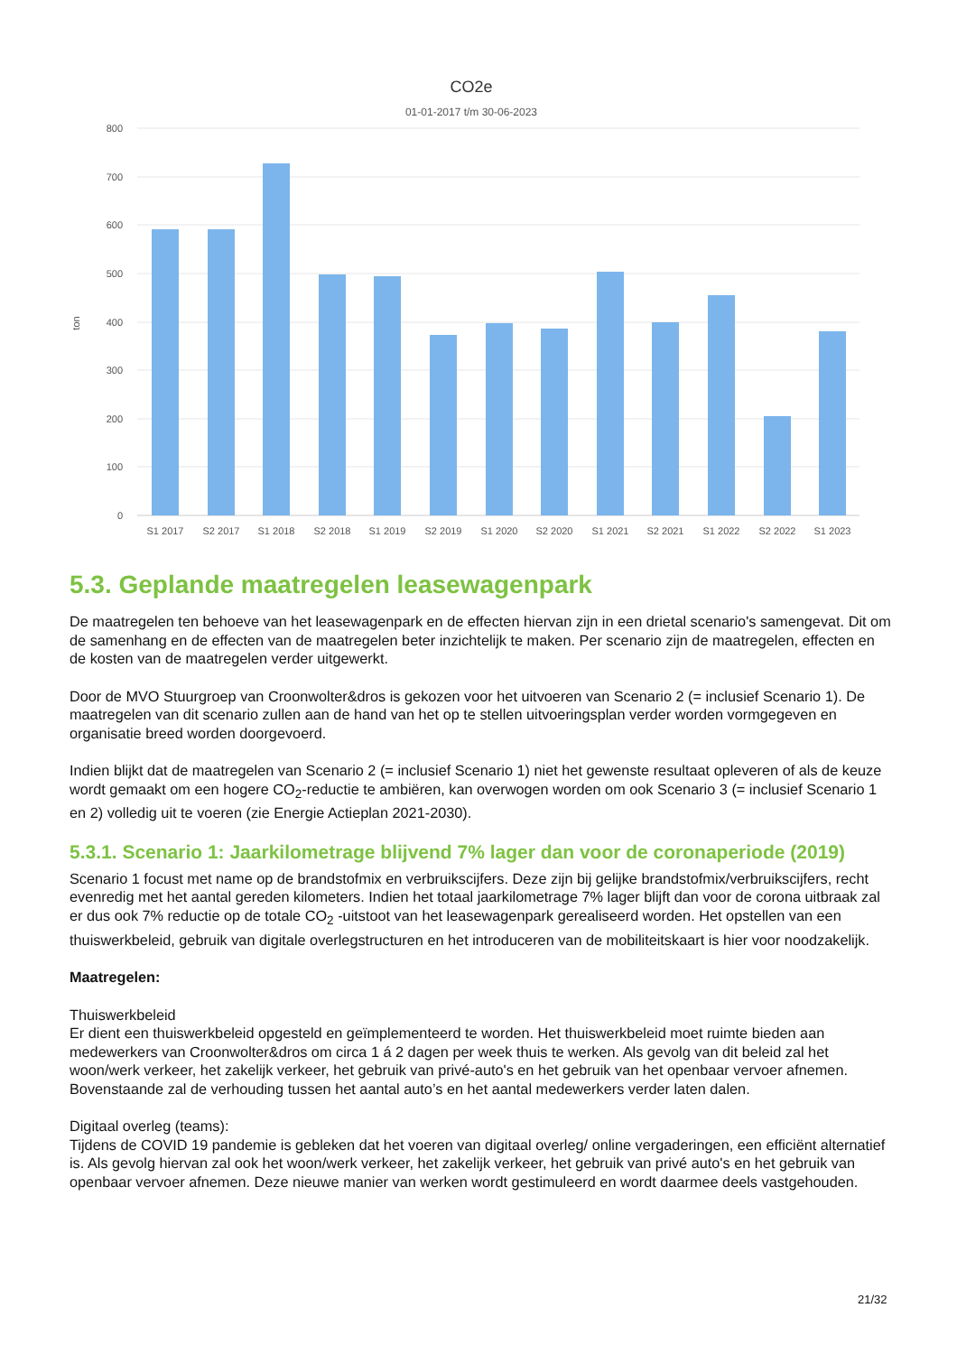CO2e
01-01-2017 t/m 30-06-2023
800
700
600
500
400
300
200
100
0
ton
S1 2017
S2 2017
S1 2018
S2 2018
S1 2019
S2 2019
S1 2020
S2 2020
S1 2021
S2 2021
S1 2022
S2 2022
S1 2023
5.3. Geplande maatregelen leasewagenpark
De maatregelen ten behoeve van het leasewagenpark en de effecten hiervan zijn in een drietal scenario's samengevat. Dit om de samenhang en de effecten van de maatregelen beter inzichtelijk te maken. Per scenario zijn de maatregelen, effecten en de kosten van de maatregelen verder uitgewerkt.
Door de MVO Stuurgroep van Croonwolter&dros is gekozen voor het uitvoeren van Scenario 2 (= inclusief Scenario 1). De maatregelen van dit scenario zullen aan de hand van het op te stellen uitvoeringsplan verder worden vormgegeven en organisatie breed worden doorgevoerd.
Indien blijkt dat de maatregelen van Scenario 2 (= inclusief Scenario 1) niet het gewenste resultaat opleveren of als de keuze wordt gemaakt om een hogere CO<sub>2</sub>-reductie te ambiëren, kan overwogen worden om ook Scenario 3 (= inclusief Scenario 1 en 2) volledig uit te voeren (zie Energie Actieplan 2021-2030).
5.3.1. Scenario 1: Jaarkilometrage blijvend 7% lager dan voor de coronaperiode (2019)
Scenario 1 focust met name op de brandstofmix en verbruikscijfers. Deze zijn bij gelijke brandstofmix/verbruikscijfers, recht evenredig met het aantal gereden kilometers. Indien het totaal jaarkilometrage 7% lager blijft dan voor de corona uitbraak zal er dus ook 7% reductie op de totale CO<sub>2</sub> -uitstoot van het leasewagenpark gerealiseerd worden. Het opstellen van een thuiswerkbeleid, gebruik van digitale overlegstructuren en het introduceren van de mobiliteitskaart is hier voor noodzakelijk.
Maatregelen:
Thuiswerkbeleid
Er dient een thuiswerkbeleid opgesteld en geïmplementeerd te worden. Het thuiswerkbeleid moet ruimte bieden aan medewerkers van Croonwolter&dros om circa 1 á 2 dagen per week thuis te werken. Als gevolg van dit beleid zal het woon/werk verkeer, het zakelijk verkeer, het gebruik van privé-auto's en het gebruik van het openbaar vervoer afnemen. Bovenstaande zal de verhouding tussen het aantal auto’s en het aantal medewerkers verder laten dalen.
Digitaal overleg (teams):
Tijdens de COVID 19 pandemie is gebleken dat het voeren van digitaal overleg/ online vergaderingen, een efficiënt alternatief is. Als gevolg hiervan zal ook het woon/werk verkeer, het zakelijk verkeer, het gebruik van privé auto's en het gebruik van openbaar vervoer afnemen. Deze nieuwe manier van werken wordt gestimuleerd en wordt daarmee deels vastgehouden.
21/32